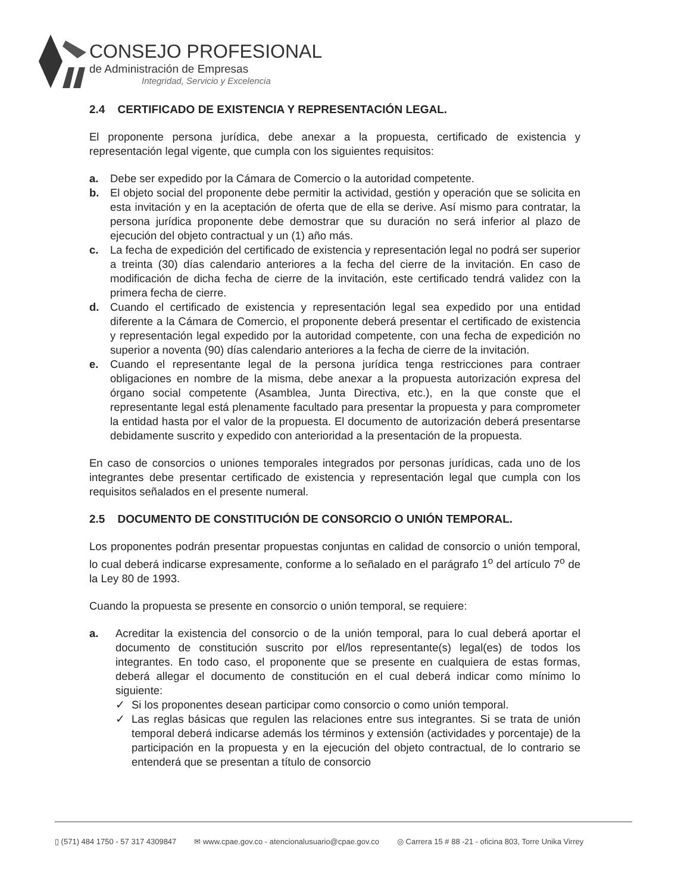CONSEJO PROFESIONAL
de Administración de Empresas
Integridad, Servicio y Excelencia
2.4 CERTIFICADO DE EXISTENCIA Y REPRESENTACIÓN LEGAL.
El proponente persona jurídica, debe anexar a la propuesta, certificado de existencia y representación legal vigente, que cumpla con los siguientes requisitos:
a. Debe ser expedido por la Cámara de Comercio o la autoridad competente.
b. El objeto social del proponente debe permitir la actividad, gestión y operación que se solicita en esta invitación y en la aceptación de oferta que de ella se derive. Así mismo para contratar, la persona jurídica proponente debe demostrar que su duración no será inferior al plazo de ejecución del objeto contractual y un (1) año más.
c. La fecha de expedición del certificado de existencia y representación legal no podrá ser superior a treinta (30) días calendario anteriores a la fecha del cierre de la invitación. En caso de modificación de dicha fecha de cierre de la invitación, este certificado tendrá validez con la primera fecha de cierre.
d. Cuando el certificado de existencia y representación legal sea expedido por una entidad diferente a la Cámara de Comercio, el proponente deberá presentar el certificado de existencia y representación legal expedido por la autoridad competente, con una fecha de expedición no superior a noventa (90) días calendario anteriores a la fecha de cierre de la invitación.
e. Cuando el representante legal de la persona jurídica tenga restricciones para contraer obligaciones en nombre de la misma, debe anexar a la propuesta autorización expresa del órgano social competente (Asamblea, Junta Directiva, etc.), en la que conste que el representante legal está plenamente facultado para presentar la propuesta y para comprometer la entidad hasta por el valor de la propuesta. El documento de autorización deberá presentarse debidamente suscrito y expedido con anterioridad a la presentación de la propuesta.
En caso de consorcios o uniones temporales integrados por personas jurídicas, cada uno de los integrantes debe presentar certificado de existencia y representación legal que cumpla con los requisitos señalados en el presente numeral.
2.5 DOCUMENTO DE CONSTITUCIÓN DE CONSORCIO O UNIÓN TEMPORAL.
Los proponentes podrán presentar propuestas conjuntas en calidad de consorcio o unión temporal, lo cual deberá indicarse expresamente, conforme a lo señalado en el parágrafo 1<sup>o</sup> del artículo 7<sup>o</sup> de la Ley 80 de 1993.
Cuando la propuesta se presente en consorcio o unión temporal, se requiere:
a. Acreditar la existencia del consorcio o de la unión temporal, para lo cual deberá aportar el documento de constitución suscrito por el/los representante(s) legal(es) de todos los integrantes. En todo caso, el proponente que se presente en cualquiera de estas formas, deberá allegar el documento de constitución en el cual deberá indicar como mínimo lo siguiente:
✓ Si los proponentes desean participar como consorcio o como unión temporal.
✓ Las reglas básicas que regulen las relaciones entre sus integrantes. Si se trata de unión temporal deberá indicarse además los términos y extensión (actividades y porcentaje) de la participación en la propuesta y en la ejecución del objeto contractual, de lo contrario se entenderá que se presentan a título de consorcio
▯ (571) 484 1750 - 57 317 4309847 ✉ www.cpae.gov.co - atencionalusuario@cpae.gov.co ◎ Carrera 15 # 88 -21 - oficina 803, Torre Unika Virrey